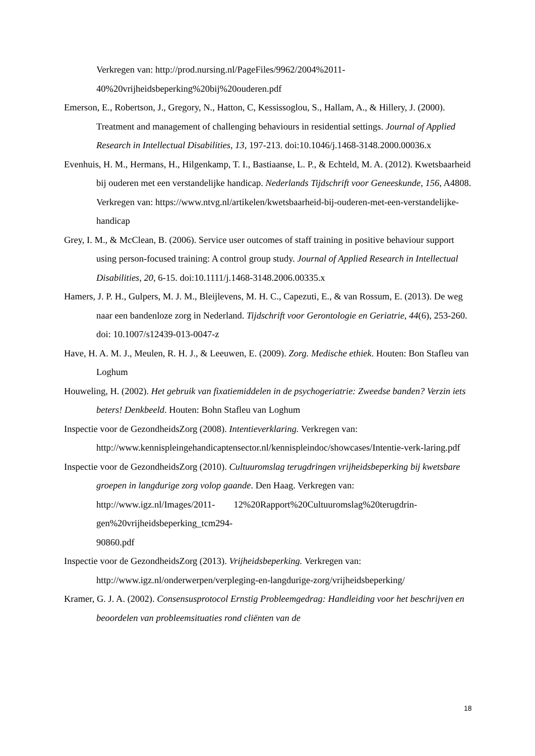Verkregen van: http://prod.nursing.nl/PageFiles/9962/2004%2011-40%20vrijheidsbeperking%20bij%20ouderen.pdf
Emerson, E., Robertson, J., Gregory, N., Hatton, C, Kessissoglou, S., Hallam, A., & Hillery, J. (2000). Treatment and management of challenging behaviours in residential settings. Journal of Applied Research in Intellectual Disabilities, 13, 197-213. doi:10.1046/j.1468-3148.2000.00036.x
Evenhuis, H. M., Hermans, H., Hilgenkamp, T. I., Bastiaanse, L. P., & Echteld, M. A. (2012). Kwetsbaarheid bij ouderen met een verstandelijke handicap. Nederlands Tijdschrift voor Geneeskunde, 156, A4808. Verkregen van: https://www.ntvg.nl/artikelen/kwetsbaarheid-bij-ouderen-met-een-verstandelijke-handicap
Grey, I. M., & McClean, B. (2006). Service user outcomes of staff training in positive behaviour support using person-focused training: A control group study. Journal of Applied Research in Intellectual Disabilities, 20, 6-15. doi:10.1111/j.1468-3148.2006.00335.x
Hamers, J. P. H., Gulpers, M. J. M., Bleijlevens, M. H. C., Capezuti, E., & van Rossum, E. (2013). De weg naar een bandenloze zorg in Nederland. Tijdschrift voor Gerontologie en Geriatrie, 44(6), 253-260. doi: 10.1007/s12439-013-0047-z
Have, H. A. M. J., Meulen, R. H. J., & Leeuwen, E. (2009). Zorg. Medische ethiek. Houten: Bon Stafleu van Loghum
Houweling, H. (2002). Het gebruik van fixatiemiddelen in de psychogeriatrie: Zweedse banden? Verzin iets beters! Denkbeeld. Houten: Bohn Stafleu van Loghum
Inspectie voor de GezondheidsZorg (2008). Intentieverklaring. Verkregen van: http://www.kennispleingehandicaptensector.nl/kennispleindoc/showcases/Intentie-verk-laring.pdf
Inspectie voor de GezondheidsZorg (2010). Cultuuromslag terugdringen vrijheidsbeperking bij kwetsbare groepen in langdurige zorg volop gaande. Den Haag. Verkregen van: http://www.igz.nl/Images/2011- 12%20Rapport%20Cultuuromslag%20terugdrin-gen%20vrijheidsbeperking_tcm294-
90860.pdf
Inspectie voor de GezondheidsZorg (2013). Vrijheidsbeperking. Verkregen van: http://www.igz.nl/onderwerpen/verpleging-en-langdurige-zorg/vrijheidsbeperking/
Kramer, G. J. A. (2002). Consensusprotocol Ernstig Probleemgedrag: Handleiding voor het beschrijven en beoordelen van probleemsituaties rond cliënten van de
18